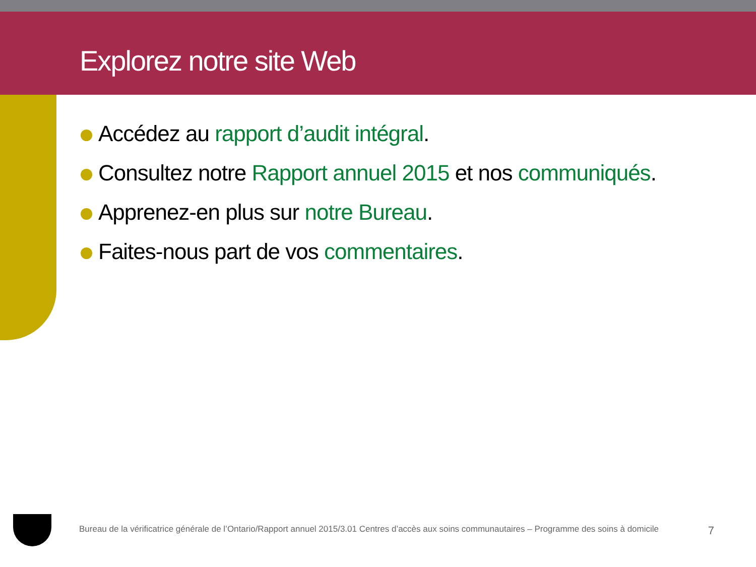Explorez notre site Web
Accédez au rapport d’audit intégral.
Consultez notre Rapport annuel 2015 et nos communiqués.
Apprenez-en plus sur notre Bureau.
Faites-nous part de vos commentaires.
Bureau de la vérificatrice générale de l’Ontario/Rapport annuel 2015/3.01 Centres d’accès aux soins communautaires – Programme des soins à domicile 7